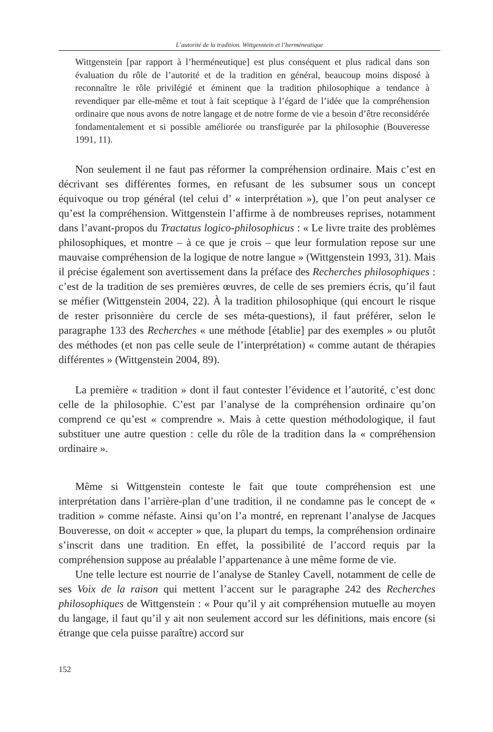L’autorité de la tradition. Wittgenstein et l’herméneutique
Wittgenstein [par rapport à l’herméneutique] est plus conséquent et plus radical dans son évaluation du rôle de l’autorité et de la tradition en général, beaucoup moins disposé à reconnaître le rôle privilégié et éminent que la tradition philosophique a tendance à revendiquer par elle-même et tout à fait sceptique à l’égard de l’idée que la compréhension ordinaire que nous avons de notre langage et de notre forme de vie a besoin d’être reconsidérée fondamentalement et si possible améliorée ou transfigurée par la philosophie (Bouveresse 1991, 11).
Non seulement il ne faut pas réformer la compréhension ordinaire. Mais c’est en décrivant ses différentes formes, en refusant de les subsumer sous un concept équivoque ou trop général (tel celui d’ « interprétation »), que l’on peut analyser ce qu’est la compréhension. Wittgenstein l’affirme à de nombreuses reprises, notamment dans l’avant-propos du Tractatus logico-philosophicus : « Le livre traite des problèmes philosophiques, et montre – à ce que je crois – que leur formulation repose sur une mauvaise compréhension de la logique de notre langue » (Wittgenstein 1993, 31). Mais il précise également son avertissement dans la préface des Recherches philosophiques : c’est de la tradition de ses premières œuvres, de celle de ses premiers écris, qu’il faut se méfier (Wittgenstein 2004, 22). À la tradition philosophique (qui encourt le risque de rester prisonnière du cercle de ses méta-questions), il faut préférer, selon le paragraphe 133 des Recherches « une méthode [établie] par des exemples » ou plutôt des méthodes (et non pas celle seule de l’interprétation) « comme autant de thérapies différentes » (Wittgenstein 2004, 89).
La première « tradition » dont il faut contester l’évidence et l’autorité, c’est donc celle de la philosophie. C’est par l’analyse de la compréhension ordinaire qu’on comprend ce qu’est « comprendre ». Mais à cette question méthodologique, il faut substituer une autre question : celle du rôle de la tradition dans la « compréhension ordinaire ».
Même si Wittgenstein conteste le fait que toute compréhension est une interprétation dans l’arrière-plan d’une tradition, il ne condamne pas le concept de « tradition » comme néfaste. Ainsi qu’on l’a montré, en reprenant l’analyse de Jacques Bouveresse, on doit « accepter » que, la plupart du temps, la compréhension ordinaire s’inscrit dans une tradition. En effet, la possibilité de l’accord requis par la compréhension suppose au préalable l’appartenance à une même forme de vie.
Une telle lecture est nourrie de l’analyse de Stanley Cavell, notamment de celle de ses Voix de la raison qui mettent l’accent sur le paragraphe 242 des Recherches philosophiques de Wittgenstein : « Pour qu’il y ait compréhension mutuelle au moyen du langage, il faut qu’il y ait non seulement accord sur les définitions, mais encore (si étrange que cela puisse paraître) accord sur
152